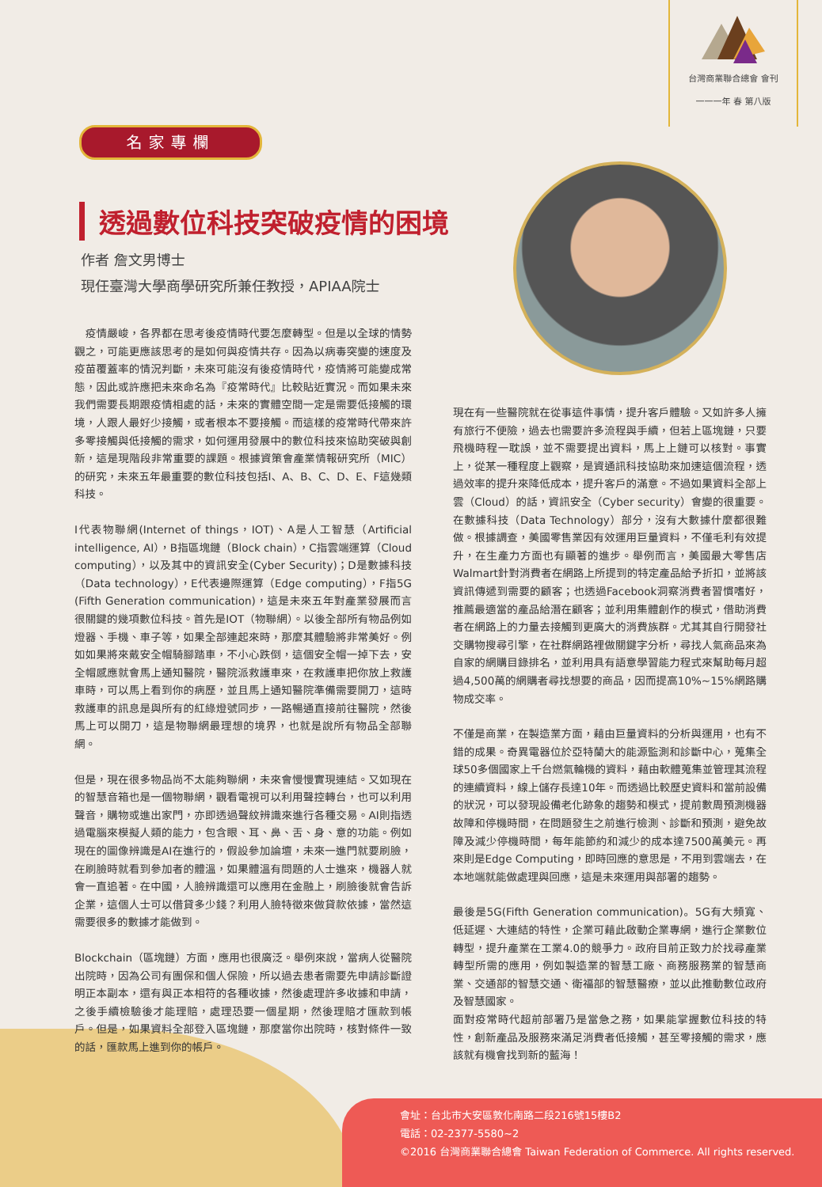台灣商業聯合總會 會刊
一一一年 春 第八版
名家專欄
透過數位科技突破疫情的困境
作者 詹文男博士
現任臺灣大學商學研究所兼任教授，APIAA院士
　疫情嚴峻，各界都在思考後疫情時代要怎麼轉型。但是以全球的情勢觀之，可能更應該思考的是如何與疫情共存。因為以病毒突變的速度及疫苗覆蓋率的情況判斷，未來可能沒有後疫情時代，疫情將可能變成常態，因此或許應把未來命名為『疫常時代』比較貼近實況。而如果未來我們需要長期跟疫情相處的話，未來的實體空間一定是需要低接觸的環境，人跟人最好少接觸，或者根本不要接觸。而這樣的疫常時代帶來許多零接觸與低接觸的需求，如何運用發展中的數位科技來協助突破與創新，這是現階段非常重要的課題。根據資策會產業情報研究所（MIC）的研究，未來五年最重要的數位科技包括I、A、B、C、D、E、F這幾類科技。
I代表物聯網(Internet of things，IOT)、A是人工智慧（Artificial intelligence, AI），B指區塊鏈（Block chain），C指雲端運算（Cloud computing），以及其中的資訊安全(Cyber Security)；D是數據科技（Data technology），E代表邊際運算（Edge computing），F指5G (Fifth Generation communication)，這是未來五年對產業發展而言很關鍵的幾項數位科技。首先是IOT（物聯網）。以後全部所有物品例如燈器、手機、車子等，如果全部連起來時，那麼其體驗將非常美好。例如如果將來戴安全帽騎腳踏車，不小心跌倒，這個安全帽一掉下去，安全帽感應就會馬上通知醫院，醫院派救護車來，在救護車把你放上救護車時，可以馬上看到你的病歷，並且馬上通知醫院準備需要開刀，這時救護車的訊息是與所有的紅綠燈號同步，一路暢通直接前往醫院，然後馬上可以開刀，這是物聯網最理想的境界，也就是說所有物品全部聯網。
但是，現在很多物品尚不太能夠聯網，未來會慢慢實現連結。又如現在的智慧音箱也是一個物聯網，觀看電視可以利用聲控轉台，也可以利用聲音，購物或進出家門，亦即透過聲紋辨識來進行各種交易。AI則指透過電腦來模擬人類的能力，包含眼、耳、鼻、舌、身、意的功能。例如現在的圖像辨識是AI在進行的，假設參加論壇，未來一進門就要刷臉，在刷臉時就看到參加者的體溫，如果體溫有問題的人士進來，機器人就會一直追著。在中國，人臉辨識還可以應用在金融上，刷臉後就會告訴企業，這個人士可以借貸多少錢？利用人臉特徵來做貸款依據，當然這需要很多的數據才能做到。
Blockchain（區塊鏈）方面，應用也很廣泛。舉例來說，當病人從醫院出院時，因為公司有團保和個人保險，所以過去患者需要先申請診斷證明正本副本，還有與正本相符的各種收據，然後處理許多收據和申請，之後手續檢驗後才能理賠，處理恐要一個星期，然後理賠才匯款到帳戶。但是，如果資料全部登入區塊鏈，那麼當你出院時，核對條件一致的話，匯款馬上進到你的帳戶。
現在有一些醫院就在從事這件事情，提升客戶體驗。又如許多人擁有旅行不便險，過去也需要許多流程與手續，但若上區塊鏈，只要飛機時程一耽誤，並不需要提出資料，馬上上鏈可以核對。事實上，從某一種程度上觀察，是資通訊科技協助來加速這個流程，透過效率的提升來降低成本，提升客戶的滿意。不過如果資料全部上雲（Cloud）的話，資訊安全（Cyber security）會變的很重要。在數據科技（Data Technology）部分，沒有大數據什麼都很難做。根據調查，美國零售業因有效運用巨量資料，不僅毛利有效提升，在生產力方面也有顯著的進步。舉例而言，美國最大零售店Walmart針對消費者在網路上所提到的特定產品給予折扣，並將該資訊傳遞到需要的顧客；也透過Facebook洞察消費者習慣嗜好，推薦最適當的產品給潛在顧客；並利用集體創作的模式，借助消費者在網路上的力量去接觸到更廣大的消費族群。尤其其自行開發社交購物搜尋引擎，在社群網路裡做關鍵字分析，尋找人氣商品來為自家的網購目錄排名，並利用具有語意學習能力程式來幫助每月超過4,500萬的網購者尋找想要的商品，因而提高10%~15%網路購物成交率。
不僅是商業，在製造業方面，藉由巨量資料的分析與運用，也有不錯的成果。奇異電器位於亞特蘭大的能源監測和診斷中心，蒐集全球50多個國家上千台燃氣輪機的資料，藉由軟體蒐集並管理其流程的連續資料，線上儲存長達10年。而透過比較歷史資料和當前設備的狀況，可以發現設備老化跡象的趨勢和模式，提前數周預測機器故障和停機時間，在問題發生之前進行檢測、診斷和預測，避免故障及減少停機時間，每年能節約和減少的成本達7500萬美元。再來則是Edge Computing，即時回應的意思是，不用到雲端去，在本地端就能做處理與回應，這是未來運用與部署的趨勢。
最後是5G(Fifth Generation communication)。5G有大頻寬、低延遲、大連結的特性，企業可藉此啟動企業專網，進行企業數位轉型，提升產業在工業4.0的競爭力。政府目前正致力於找尋產業轉型所需的應用，例如製造業的智慧工廠、商務服務業的智慧商業、交通部的智慧交通、衛福部的智慧醫療，並以此推動數位政府及智慧國家。
面對疫常時代超前部署乃是當急之務，如果能掌握數位科技的特性，創新產品及服務來滿足消費者低接觸，甚至零接觸的需求，應該就有機會找到新的藍海！
會址：台北市大安區敦化南路二段216號15樓B2
電話：02-2377-5580~2
©2016 台灣商業聯合總會 Taiwan Federation of Commerce. All rights reserved.